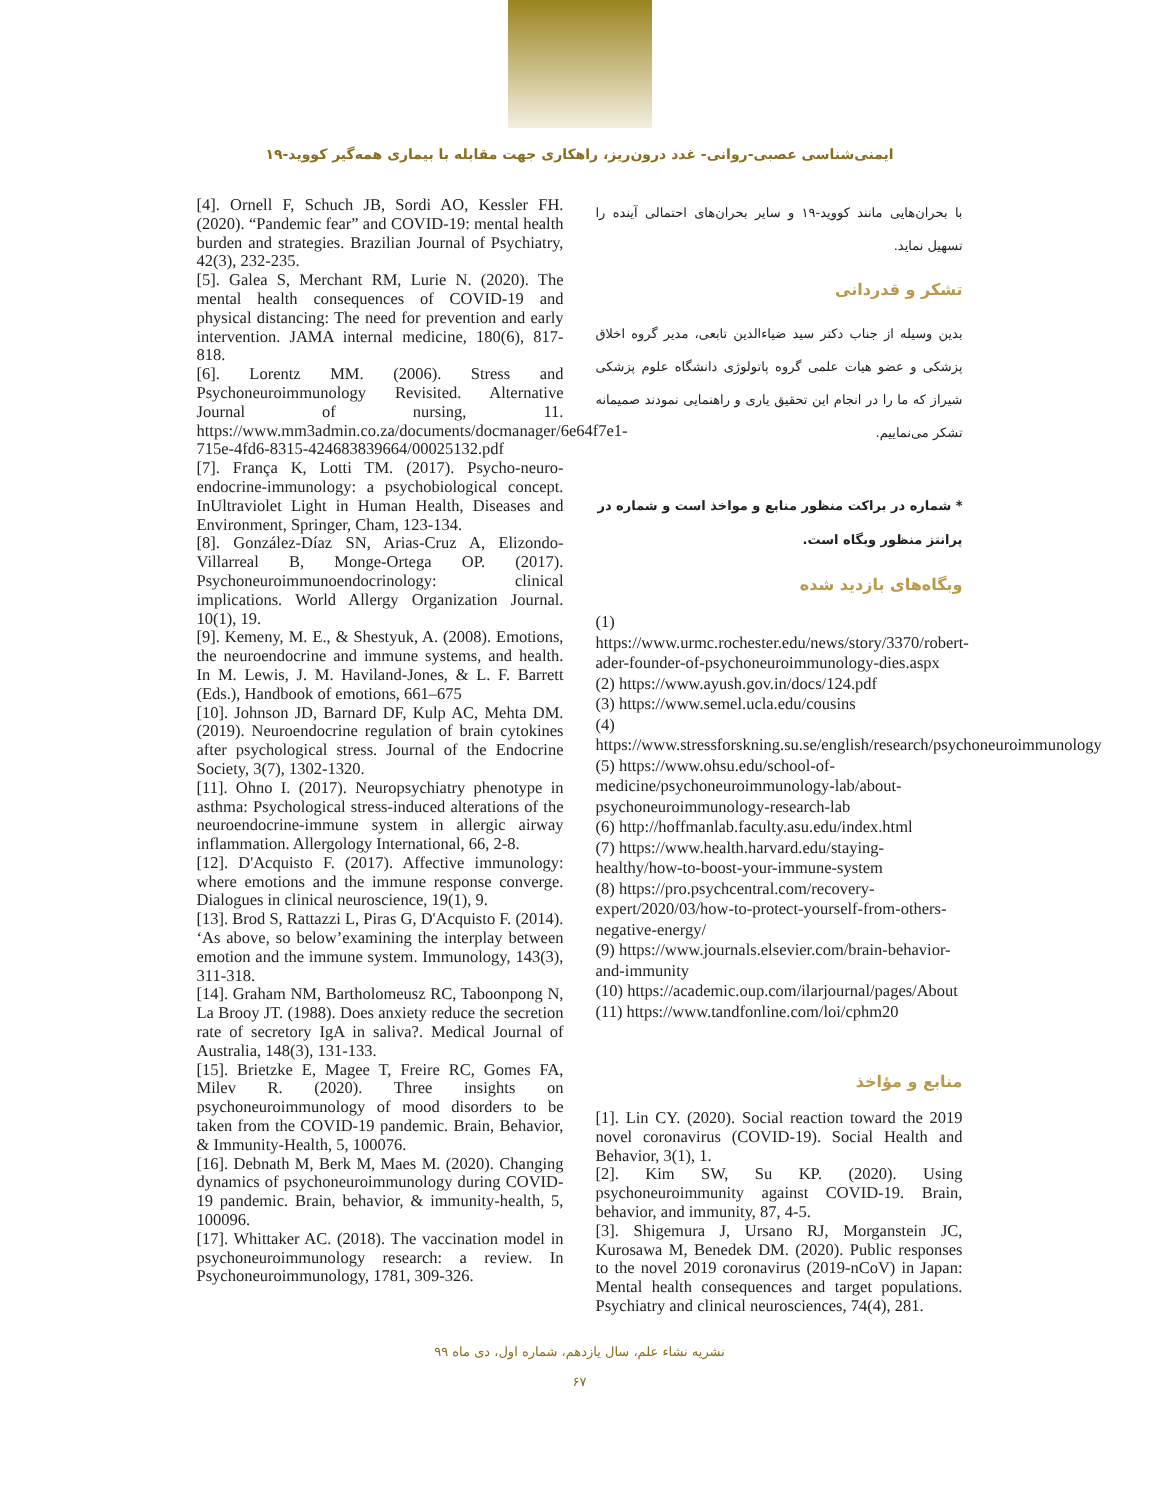ایمنی‌شناسی عصبی-روانی- غدد درون‌ریز، راهکاری جهت مقابله با بیماری همه‌گیر کووید-۱۹
با بحران‌هایی مانند کووید-۱۹ و سایر بحران‌های احتمالی آینده را تسهیل نماید.
تشکر و قدردانی
بدین وسیله از جناب دکتر سید ضیاءالدین تابعی، مدیر گروه اخلاق پزشکی و عضو هیات علمی گروه پاتولوژی دانشگاه علوم پزشکی شیراز که ما را در انجام این تحقیق یاری و راهنمایی نمودند صمیمانه تشکر می‌نماییم.
* شماره در براکت منظور منابع و مواخذ است و شماره در پرانتز منظور وبگاه است.
وبگاه‌های بازدید شده
(1) https://www.urmc.rochester.edu/news/story/3370/robert-ader-founder-of-psychoneuroimmunology-dies.aspx
(2) https://www.ayush.gov.in/docs/124.pdf
(3) https://www.semel.ucla.edu/cousins
(4) https://www.stressforskning.su.se/english/research/psychoneuroimmunology
(5) https://www.ohsu.edu/school-of-medicine/psychoneuroimmunology-lab/about-psychoneuroimmunology-research-lab
(6) http://hoffmanlab.faculty.asu.edu/index.html
(7) https://www.health.harvard.edu/staying-healthy/how-to-boost-your-immune-system
(8) https://pro.psychcentral.com/recovery-expert/2020/03/how-to-protect-yourself-from-others-negative-energy/
(9) https://www.journals.elsevier.com/brain-behavior-and-immunity
(10) https://academic.oup.com/ilarjournal/pages/About
(11) https://www.tandfonline.com/loi/cphm20
منابع و مؤاخذ
[1]. Lin CY. (2020). Social reaction toward the 2019 novel coronavirus (COVID-19). Social Health and Behavior, 3(1), 1.
[2]. Kim SW, Su KP. (2020). Using psychoneuroimmunity against COVID-19. Brain, behavior, and immunity, 87, 4-5.
[3]. Shigemura J, Ursano RJ, Morganstein JC, Kurosawa M, Benedek DM. (2020). Public responses to the novel 2019 coronavirus (2019-nCoV) in Japan: Mental health consequences and target populations. Psychiatry and clinical neurosciences, 74(4), 281.
[4]. Ornell F, Schuch JB, Sordi AO, Kessler FH. (2020). “Pandemic fear” and COVID-19: mental health burden and strategies. Brazilian Journal of Psychiatry, 42(3), 232-235.
[5]. Galea S, Merchant RM, Lurie N. (2020). The mental health consequences of COVID-19 and physical distancing: The need for prevention and early intervention. JAMA internal medicine, 180(6), 817-818.
[6]. Lorentz MM. (2006). Stress and Psychoneuroimmunology Revisited. Alternative Journal of nursing, 11. https://www.mm3admin.co.za/documents/docmanager/6e64f7e1-715e-4fd6-8315-424683839664/00025132.pdf
[7]. França K, Lotti TM. (2017). Psycho-neuro-endocrine-immunology: a psychobiological concept. InUltraviolet Light in Human Health, Diseases and Environment, Springer, Cham, 123-134.
[8]. González-Díaz SN, Arias-Cruz A, Elizondo-Villarreal B, Monge-Ortega OP. (2017). Psychoneuroimmunoendocrinology: clinical implications. World Allergy Organization Journal. 10(1), 19.
[9]. Kemeny, M. E., & Shestyuk, A. (2008). Emotions, the neuroendocrine and immune systems, and health. In M. Lewis, J. M. Haviland-Jones, & L. F. Barrett (Eds.), Handbook of emotions, 661–675
[10]. Johnson JD, Barnard DF, Kulp AC, Mehta DM. (2019). Neuroendocrine regulation of brain cytokines after psychological stress. Journal of the Endocrine Society, 3(7), 1302-1320.
[11]. Ohno I. (2017). Neuropsychiatry phenotype in asthma: Psychological stress-induced alterations of the neuroendocrine-immune system in allergic airway inflammation. Allergology International, 66, 2-8.
[12]. D'Acquisto F. (2017). Affective immunology: where emotions and the immune response converge. Dialogues in clinical neuroscience, 19(1), 9.
[13]. Brod S, Rattazzi L, Piras G, D'Acquisto F. (2014). ‘As above, so below’examining the interplay between emotion and the immune system. Immunology, 143(3), 311-318.
[14]. Graham NM, Bartholomeusz RC, Taboonpong N, La Brooy JT. (1988). Does anxiety reduce the secretion rate of secretory IgA in saliva?. Medical Journal of Australia, 148(3), 131-133.
[15]. Brietzke E, Magee T, Freire RC, Gomes FA, Milev R. (2020). Three insights on psychoneuroimmunology of mood disorders to be taken from the COVID-19 pandemic. Brain, Behavior, & Immunity-Health, 5, 100076.
[16]. Debnath M, Berk M, Maes M. (2020). Changing dynamics of psychoneuroimmunology during COVID-19 pandemic. Brain, behavior, & immunity-health, 5, 100096.
[17]. Whittaker AC. (2018). The vaccination model in psychoneuroimmunology research: a review. In Psychoneuroimmunology, 1781, 309-326.
نشریه نشاء علم، سال یازدهم، شماره اول، دی ماه ۹۹
۶۷